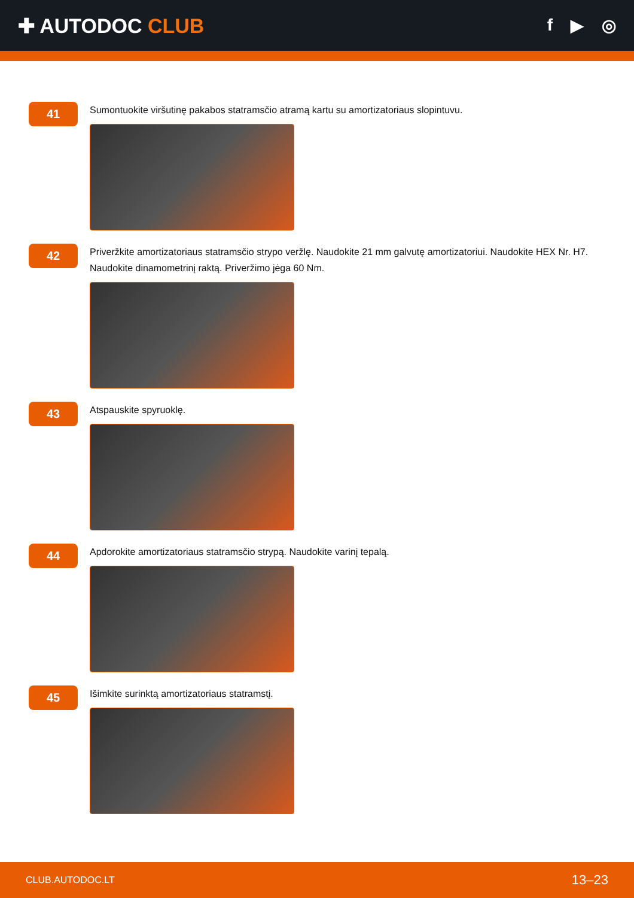✚ AUTODOC CLUB
f ▶ ◎
41
Sumontuokite viršutinę pakabos statramsčio atramą kartu su amortizatoriaus slopintuvu.
42
Priveržkite amortizatoriaus statramsčio strypo veržlę. Naudokite 21 mm galvutę amortizatoriui. Naudokite HEX Nr. H7. Naudokite dinamometrinį raktą. Priveržimo jėga 60 Nm.
43
Atspauskite spyruoklę.
44
Apdorokite amortizatoriaus statramsčio strypą. Naudokite varinį tepalą.
45
Išimkite surinktą amortizatoriaus statramstį.
CLUB.AUTODOC.LT 13–23